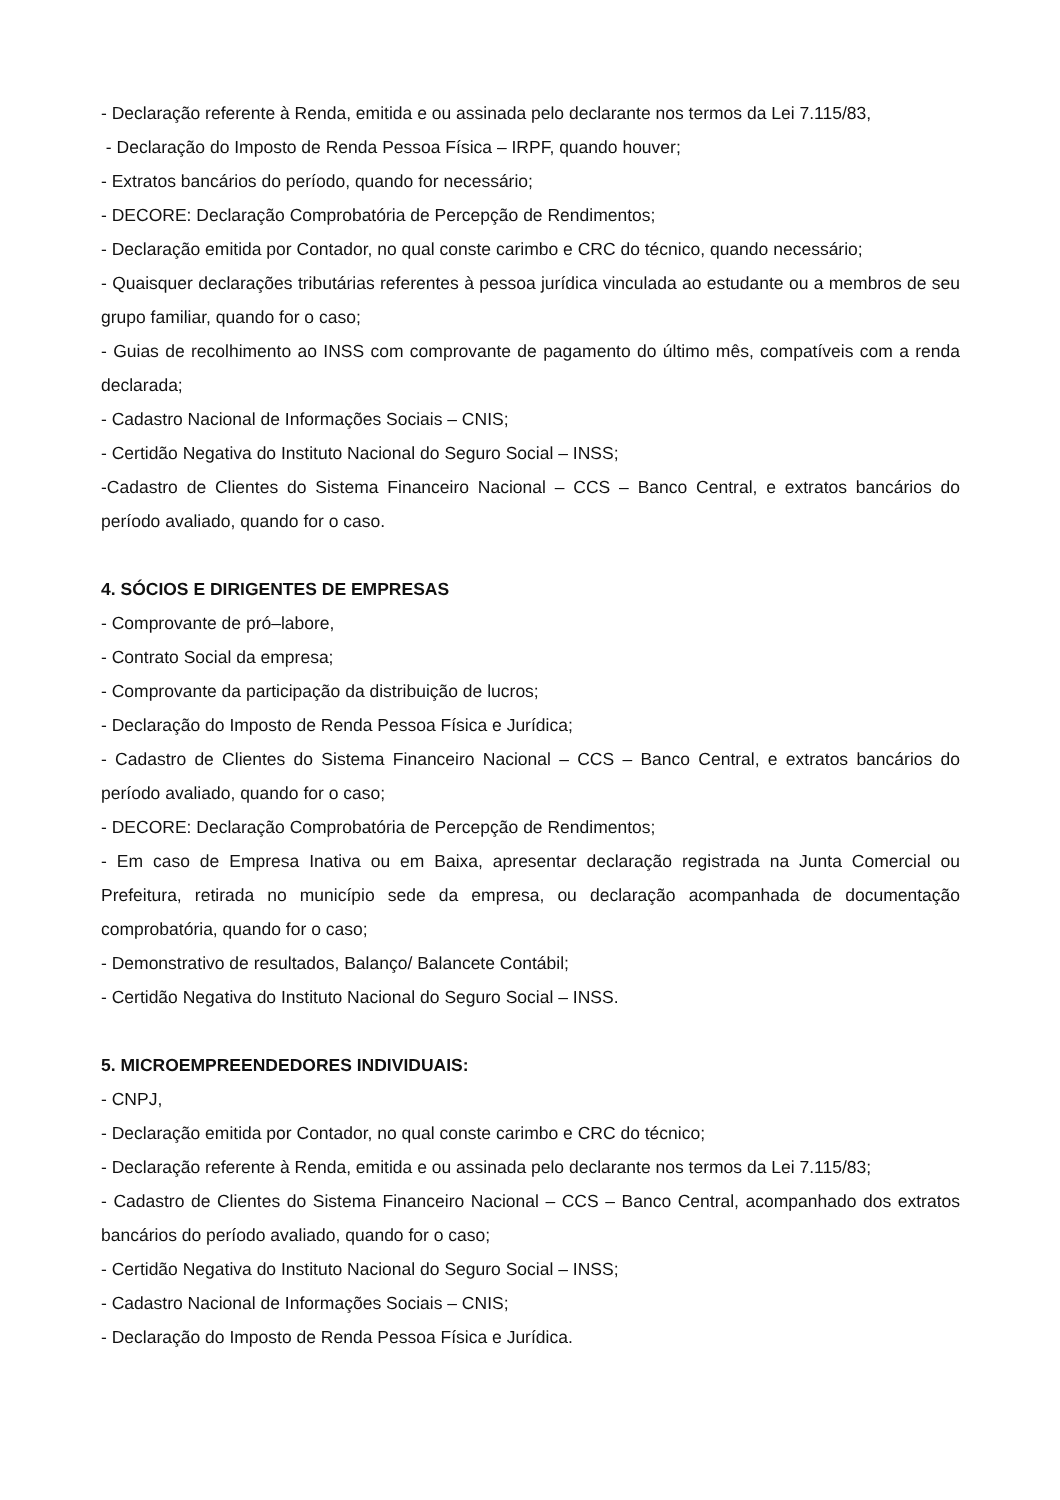- Declaração referente à Renda, emitida e ou assinada pelo declarante nos termos da Lei 7.115/83,
- Declaração do Imposto de Renda Pessoa Física – IRPF, quando houver;
- Extratos bancários do período, quando for necessário;
- DECORE: Declaração Comprobatória de Percepção de Rendimentos;
- Declaração emitida por Contador, no qual conste carimbo e CRC do técnico, quando necessário;
- Quaisquer declarações tributárias referentes à pessoa jurídica vinculada ao estudante ou a membros de seu grupo familiar, quando for o caso;
- Guias de recolhimento ao INSS com comprovante de pagamento do último mês, compatíveis com a renda declarada;
- Cadastro Nacional de Informações Sociais – CNIS;
- Certidão Negativa do Instituto Nacional do Seguro Social – INSS;
-Cadastro de Clientes do Sistema Financeiro Nacional – CCS – Banco Central, e extratos bancários do período avaliado, quando for o caso.
4. SÓCIOS E DIRIGENTES DE EMPRESAS
- Comprovante de pró–labore,
- Contrato Social da empresa;
- Comprovante da participação da distribuição de lucros;
- Declaração do Imposto de Renda Pessoa Física e Jurídica;
- Cadastro de Clientes do Sistema Financeiro Nacional – CCS – Banco Central, e extratos bancários do período avaliado, quando for o caso;
- DECORE: Declaração Comprobatória de Percepção de Rendimentos;
- Em caso de Empresa Inativa ou em Baixa, apresentar declaração registrada na Junta Comercial ou Prefeitura, retirada no município sede da empresa, ou declaração acompanhada de documentação comprobatória, quando for o caso;
- Demonstrativo de resultados, Balanço/ Balancete Contábil;
- Certidão Negativa do Instituto Nacional do Seguro Social – INSS.
5. MICROEMPREENDEDORES INDIVIDUAIS:
- CNPJ,
- Declaração emitida por Contador, no qual conste carimbo e CRC do técnico;
- Declaração referente à Renda, emitida e ou assinada pelo declarante nos termos da Lei 7.115/83;
- Cadastro de Clientes do Sistema Financeiro Nacional – CCS – Banco Central, acompanhado dos extratos bancários do período avaliado, quando for o caso;
- Certidão Negativa do Instituto Nacional do Seguro Social – INSS;
- Cadastro Nacional de Informações Sociais – CNIS;
- Declaração do Imposto de Renda Pessoa Física e Jurídica.